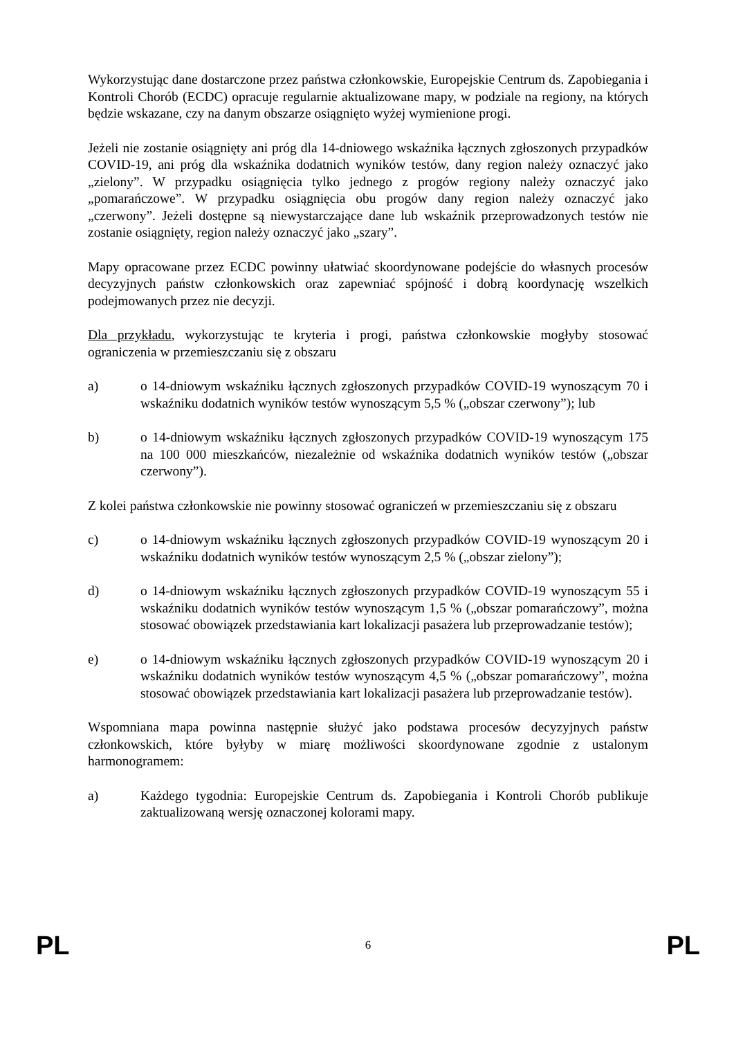Wykorzystując dane dostarczone przez państwa członkowskie, Europejskie Centrum ds. Zapobiegania i Kontroli Chorób (ECDC) opracuje regularnie aktualizowane mapy, w podziale na regiony, na których będzie wskazane, czy na danym obszarze osiągnięto wyżej wymienione progi.
Jeżeli nie zostanie osiągnięty ani próg dla 14-dniowego wskaźnika łącznych zgłoszonych przypadków COVID-19, ani próg dla wskaźnika dodatnich wyników testów, dany region należy oznaczyć jako „zielony”. W przypadku osiągnięcia tylko jednego z progów regiony należy oznaczyć jako „pomarańczowe”. W przypadku osiągnięcia obu progów dany region należy oznaczyć jako „czerwony”. Jeżeli dostępne są niewystarczające dane lub wskaźnik przeprowadzonych testów nie zostanie osiągnięty, region należy oznaczyć jako „szary”.
Mapy opracowane przez ECDC powinny ułatwiać skoordynowane podejście do własnych procesów decyzyjnych państw członkowskich oraz zapewniać spójność i dobrą koordynację wszelkich podejmowanych przez nie decyzji.
Dla przykładu, wykorzystując te kryteria i progi, państwa członkowskie mogłyby stosować ograniczenia w przemieszczaniu się z obszaru
a) o 14-dniowym wskaźniku łącznych zgłoszonych przypadków COVID-19 wynoszącym 70 i wskaźniku dodatnich wyników testów wynoszącym 5,5 % („obszar czerwony”); lub
b) o 14-dniowym wskaźniku łącznych zgłoszonych przypadków COVID-19 wynoszącym 175 na 100 000 mieszkańców, niezależnie od wskaźnika dodatnich wyników testów („obszar czerwony”).
Z kolei państwa członkowskie nie powinny stosować ograniczeń w przemieszczaniu się z obszaru
c) o 14-dniowym wskaźniku łącznych zgłoszonych przypadków COVID-19 wynoszącym 20 i wskaźniku dodatnich wyników testów wynoszącym 2,5 % („obszar zielony”);
d) o 14-dniowym wskaźniku łącznych zgłoszonych przypadków COVID-19 wynoszącym 55 i wskaźniku dodatnich wyników testów wynoszącym 1,5 % („obszar pomarańczowy”, można stosować obowiązek przedstawiania kart lokalizacji pasażera lub przeprowadzanie testów);
e) o 14-dniowym wskaźniku łącznych zgłoszonych przypadków COVID-19 wynoszącym 20 i wskaźniku dodatnich wyników testów wynoszącym 4,5 % („obszar pomarańczowy”, można stosować obowiązek przedstawiania kart lokalizacji pasażera lub przeprowadzanie testów).
Wspomniana mapa powinna następnie służyć jako podstawa procesów decyzyjnych państw członkowskich, które byłyby w miarę możliwości skoordynowane zgodnie z ustalonym harmonogramem:
a) Każdego tygodnia: Europejskie Centrum ds. Zapobiegania i Kontroli Chorób publikuje zaktualizowaną wersję oznaczonej kolorami mapy.
PL 6 PL